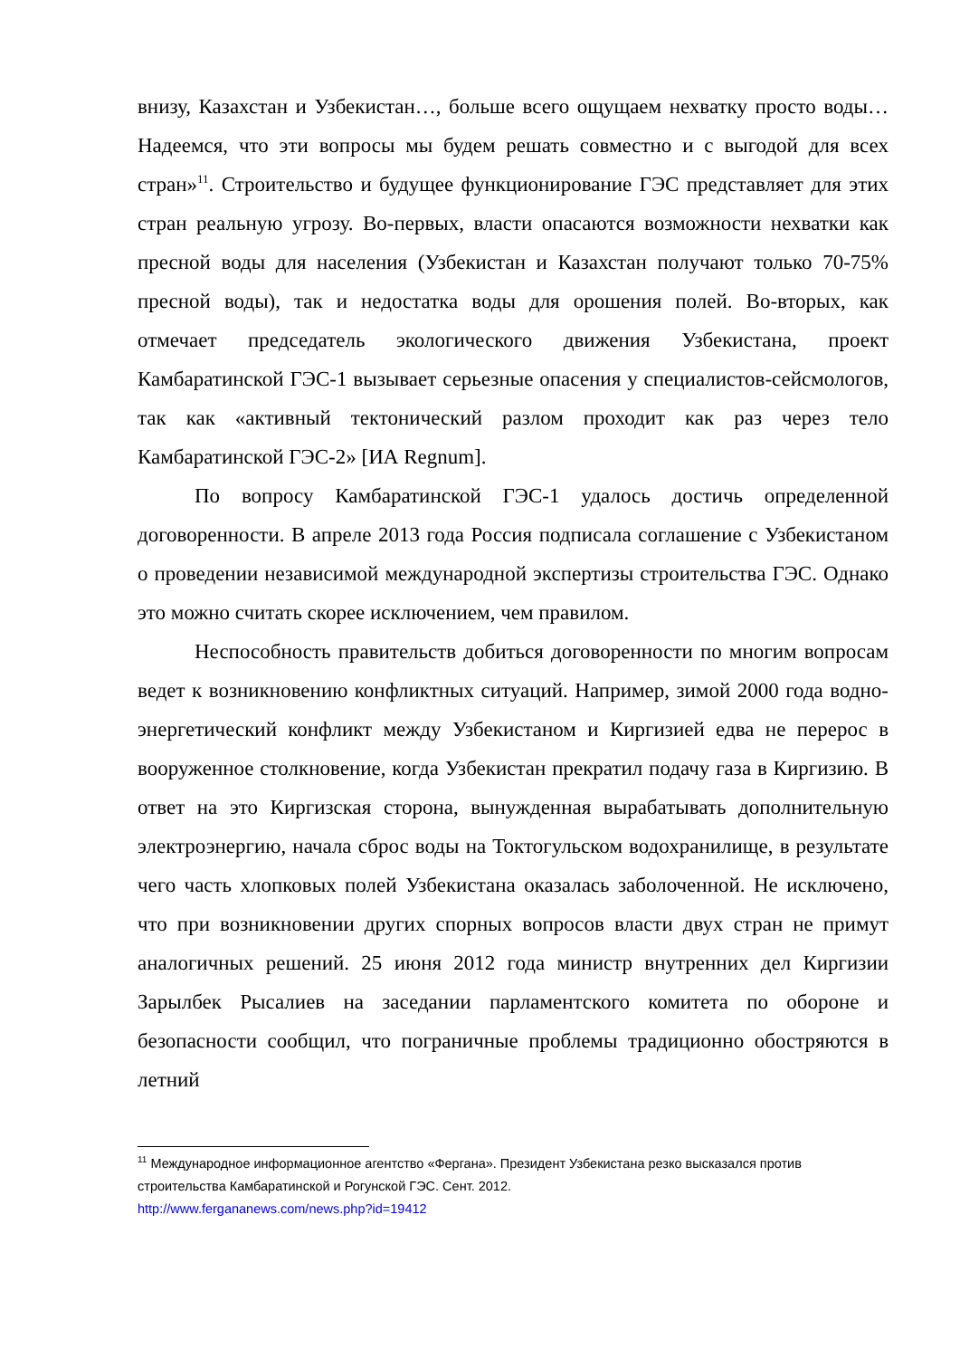внизу, Казахстан и Узбекистан…, больше всего ощущаем нехватку просто воды… Надеемся, что эти вопросы мы будем решать совместно и с выгодой для всех стран»<sup>11</sup>. Строительство и будущее функционирование ГЭС представляет для этих стран реальную угрозу. Во-первых, власти опасаются возможности нехватки как пресной воды для населения (Узбекистан и Казахстан получают только 70-75% пресной воды), так и недостатка воды для орошения полей. Во-вторых, как отмечает председатель экологического движения Узбекистана, проект Камбаратинской ГЭС-1 вызывает серьезные опасения у специалистов-сейсмологов, так как «активный тектонический разлом проходит как раз через тело Камбаратинской ГЭС-2» [ИА Regnum].
По вопросу Камбаратинской ГЭС-1 удалось достичь определенной договоренности. В апреле 2013 года Россия подписала соглашение с Узбекистаном о проведении независимой международной экспертизы строительства ГЭС. Однако это можно считать скорее исключением, чем правилом.
Неспособность правительств добиться договоренности по многим вопросам ведет к возникновению конфликтных ситуаций. Например, зимой 2000 года водно-энергетический конфликт между Узбекистаном и Киргизией едва не перерос в вооруженное столкновение, когда Узбекистан прекратил подачу газа в Киргизию. В ответ на это Киргизская сторона, вынужденная вырабатывать дополнительную электроэнергию, начала сброс воды на Токтогульском водохранилище, в результате чего часть хлопковых полей Узбекистана оказалась заболоченной. Не исключено, что при возникновении других спорных вопросов власти двух стран не примут аналогичных решений. 25 июня 2012 года министр внутренних дел Киргизии Зарылбек Рысалиев на заседании парламентского комитета по обороне и безопасности сообщил, что пограничные проблемы традиционно обостряются в летний
<sup>11</sup> Международное информационное агентство «Фергана». Президент Узбекистана резко высказался против строительства Камбаратинской и Рогунской ГЭС. Сент. 2012.
http://www.fergananews.com/news.php?id=19412